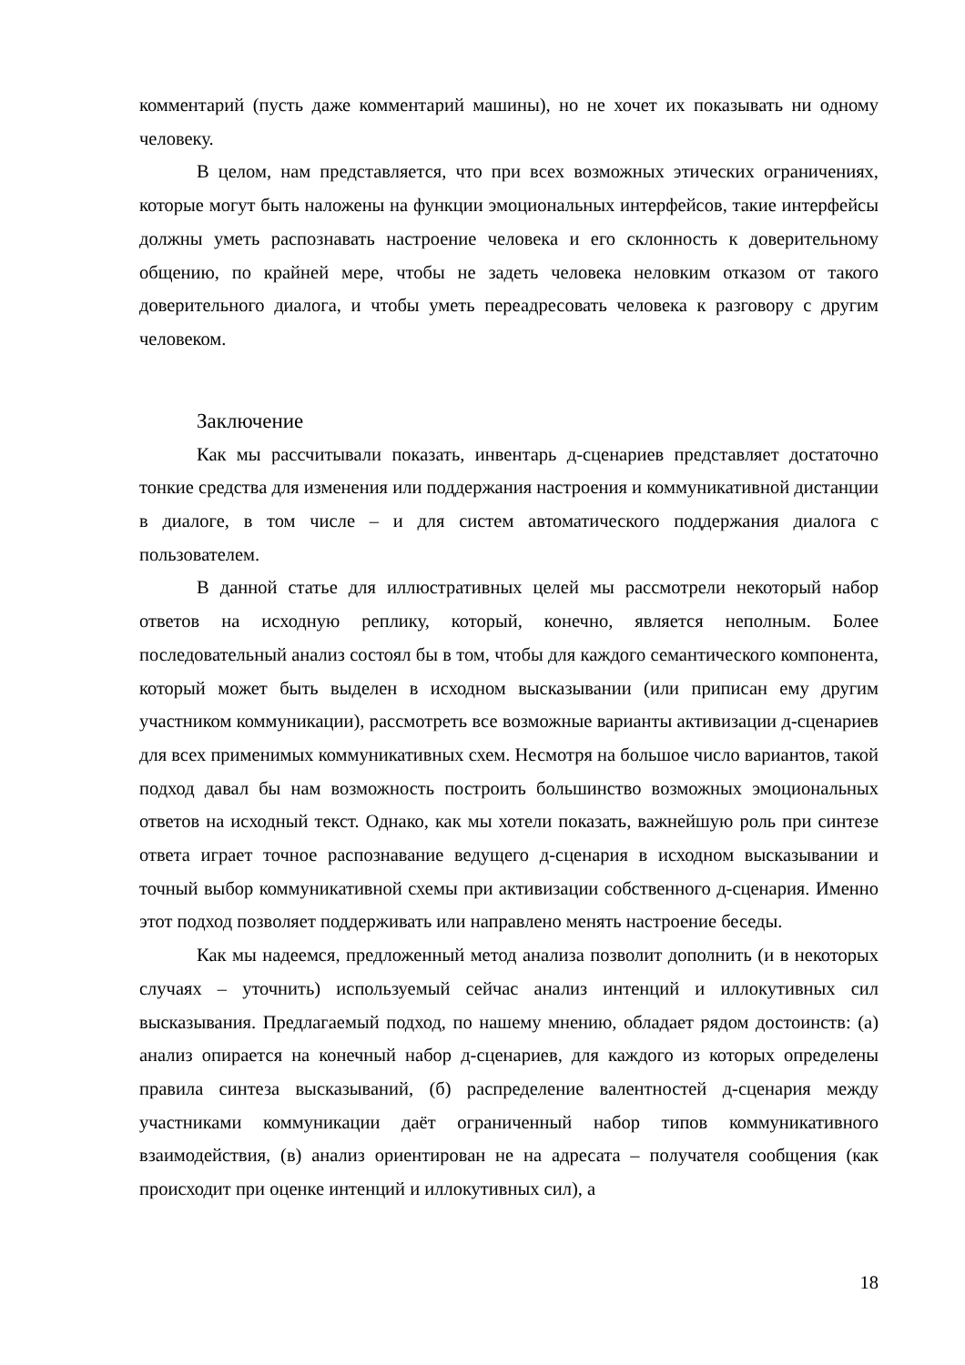комментарий (пусть даже комментарий машины), но не хочет их показывать ни одному человеку.
В целом, нам представляется, что при всех возможных этических ограничениях, которые могут быть наложены на функции эмоциональных интерфейсов, такие интерфейсы должны уметь распознавать настроение человека и его склонность к доверительному общению, по крайней мере, чтобы не задеть человека неловким отказом от такого доверительного диалога, и чтобы уметь переадресовать человека к разговору с другим человеком.
Заключение
Как мы рассчитывали показать, инвентарь д-сценариев представляет достаточно тонкие средства для изменения или поддержания настроения и коммуникативной дистанции в диалоге, в том числе – и для систем автоматического поддержания диалога с пользователем.
В данной статье для иллюстративных целей мы рассмотрели некоторый набор ответов на исходную реплику, который, конечно, является неполным. Более последовательный анализ состоял бы в том, чтобы для каждого семантического компонента, который может быть выделен в исходном высказывании (или приписан ему другим участником коммуникации), рассмотреть все возможные варианты активизации д-сценариев для всех применимых коммуникативных схем. Несмотря на большое число вариантов, такой подход давал бы нам возможность построить большинство возможных эмоциональных ответов на исходный текст. Однако, как мы хотели показать, важнейшую роль при синтезе ответа играет точное распознавание ведущего д-сценария в исходном высказывании и точный выбор коммуникативной схемы при активизации собственного д-сценария. Именно этот подход позволяет поддерживать или направлено менять настроение беседы.
Как мы надеемся, предложенный метод анализа позволит дополнить (и в некоторых случаях – уточнить) используемый сейчас анализ интенций и иллокутивных сил высказывания. Предлагаемый подход, по нашему мнению, обладает рядом достоинств: (а) анализ опирается на конечный набор д-сценариев, для каждого из которых определены правила синтеза высказываний, (б) распределение валентностей д-сценария между участниками коммуникации даёт ограниченный набор типов коммуникативного взаимодействия, (в) анализ ориентирован не на адресата – получателя сообщения (как происходит при оценке интенций и иллокутивных сил), а
18